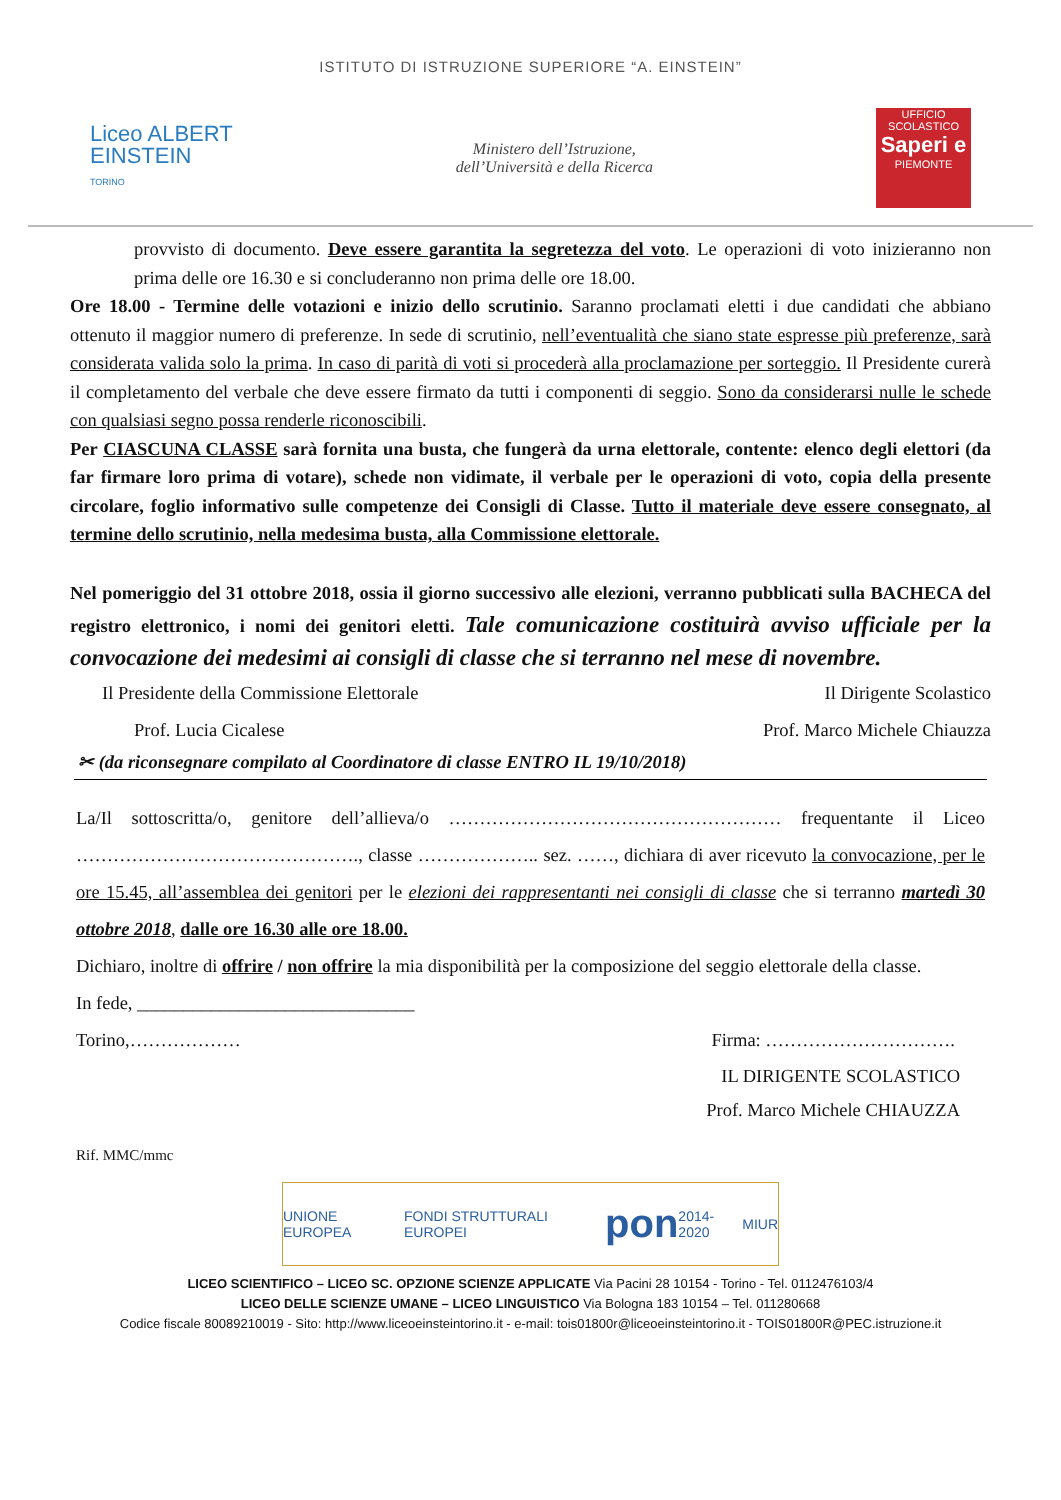ISTITUTO DI ISTRUZIONE SUPERIORE “A. EINSTEIN”
Liceo ALBERT
EINSTEIN
TORINO
Ministero dell’Istruzione,
dell’Università e della Ricerca
UFFICIO SCOLASTICO
Saperi e
PIEMONTE
provvisto di documento. Deve essere garantita la segretezza del voto. Le operazioni di voto inizieranno non prima delle ore 16.30 e si concluderanno non prima delle ore 18.00.
Ore 18.00 - Termine delle votazioni e inizio dello scrutinio. Saranno proclamati eletti i due candidati che abbiano ottenuto il maggior numero di preferenze. In sede di scrutinio, nell’eventualità che siano state espresse più preferenze, sarà considerata valida solo la prima. In caso di parità di voti si procederà alla proclamazione per sorteggio. Il Presidente curerà il completamento del verbale che deve essere firmato da tutti i componenti di seggio. Sono da considerarsi nulle le schede con qualsiasi segno possa renderle riconoscibili.
Per CIASCUNA CLASSE sarà fornita una busta, che fungerà da urna elettorale, contente: elenco degli elettori (da far firmare loro prima di votare), schede non vidimate, il verbale per le operazioni di voto, copia della presente circolare, foglio informativo sulle competenze dei Consigli di Classe. Tutto il materiale deve essere consegnato, al termine dello scrutinio, nella medesima busta, alla Commissione elettorale.
Nel pomeriggio del 31 ottobre 2018, ossia il giorno successivo alle elezioni, verranno pubblicati sulla BACHECA del registro elettronico, i nomi dei genitori eletti. Tale comunicazione costituirà avviso ufficiale per la convocazione dei medesimi ai consigli di classe che si terranno nel mese di novembre.
Il Presidente della Commissione Elettorale
Prof. Lucia Cicalese Il Dirigente Scolastico
Prof. Marco Michele Chiauzza
✂ (da riconsegnare compilato al Coordinatore di classe ENTRO IL 19/10/2018)
La/Il sottoscritta/o, genitore dell’allieva/o ……………………………………………… frequentante il Liceo ………………………………………., classe ……………….. sez. ……, dichiara di aver ricevuto la convocazione, per le ore 15.45, all’assemblea dei genitori per le elezioni dei rappresentanti nei consigli di classe che si terranno martedì 30 ottobre 2018, dalle ore 16.30 alle ore 18.00.
Dichiaro, inoltre di offrire / non offrire la mia disponibilità per la composizione del seggio elettorale della classe.
In fede, ______________________________
Torino,……………… Firma: ………………………….
IL DIRIGENTE SCOLASTICO
Prof. Marco Michele CHIAUZZA
Rif. MMC/mmc
UNIONE EUROPEA FONDI STRUTTURALI EUROPEI pon 2014-2020 MIUR
LICEO SCIENTIFICO – LICEO SC. OPZIONE SCIENZE APPLICATE Via Pacini 28 10154 - Torino - Tel. 0112476103/4
LICEO DELLE SCIENZE UMANE – LICEO LINGUISTICO Via Bologna 183 10154 – Tel. 011280668
Codice fiscale 80089210019 - Sito: http://www.liceoeinsteintorino.it - e-mail: tois01800r@liceoeinsteintorino.it - TOIS01800R@PEC.istruzione.it